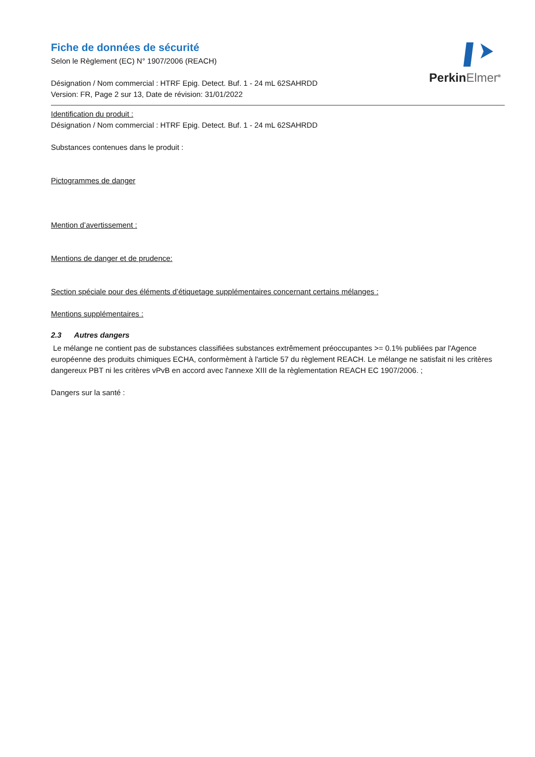PerkinElmer<sup>®</sup>
Fiche de données de sécurité
Selon le Règlement (EC) N° 1907/2006 (REACH)
Désignation / Nom commercial : HTRF Epig. Detect. Buf. 1 - 24 mL 62SAHRDD
Version: FR, Page 2 sur 13, Date de révision: 31/01/2022
Identification du produit :
Désignation / Nom commercial : HTRF Epig. Detect. Buf. 1 - 24 mL 62SAHRDD
Substances contenues dans le produit :
Pictogrammes de danger
Mention d’avertissement :
Mentions de danger et de prudence:
Section spéciale pour des éléments d’étiquetage supplémentaires concernant certains mélanges :
Mentions supplémentaires :
2.3 Autres dangers
Le mélange ne contient pas de substances classifiées substances extrêmement préoccupantes >= 0.1% publiées par l'Agence européenne des produits chimiques ECHA, conformèment à l'article 57 du règlement REACH. Le mélange ne satisfait ni les critères dangereux PBT ni les critères vPvB en accord avec l'annexe XIII de la règlementation REACH EC 1907/2006. ;
Dangers sur la santé :